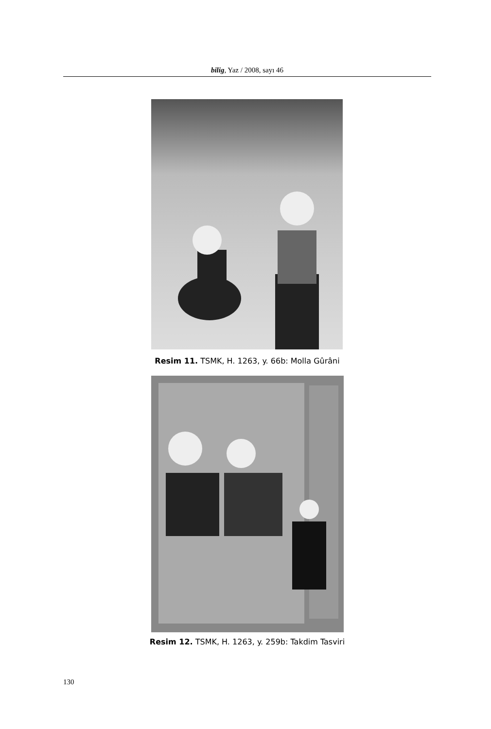bilig, Yaz / 2008, sayı 46
Resim 11. TSMK, H. 1263, y. 66b: Molla Gûrâni
Resim 12. TSMK, H. 1263, y. 259b: Takdim Tasviri
130